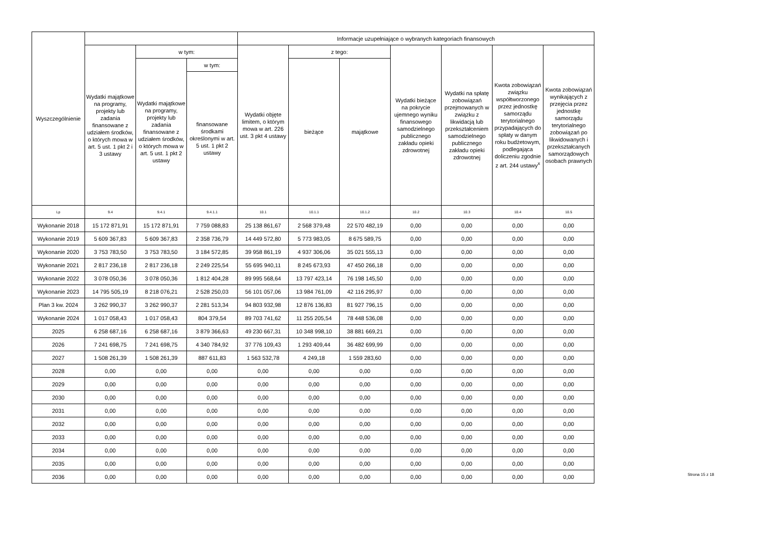| Wyszczególnienie | | | | Informacje uzupełniające o wybranych kategoriach finansowych | | | | | | |
| --- | --- | --- | --- | --- | --- | --- | --- | --- | --- | --- |
| | Wydatki majątkowe na programy, projekty lub zadania finansowane z udziałem środków, o których mowa w art. 5 ust. 1 pkt 2 i 3 ustawy | w tym: | | Wydatki objęte limitem, o którym mowa w art. 226 ust. 3 pkt 4 ustawy | z tego: | | Wydatki bieżące na pokrycie ujemnego wyniku finansowego samodzielnego publicznego zakładu opieki zdrowotnej | Wydatki na spłatę zobowiązań przejmowanych w związku z likwidacją lub przekształceniem samodzielnego publicznego zakładu opieki zdrowotnej | Kwota zobowiązań związku współtworzonego przez jednostkę samorządu terytorialnego przypadających do spłaty w danym roku budżetowym, podlegająca doliczeniu zgodnie z art. 244 ustawy<sup>x</sup> | Kwota zobowiązań wynikających z przejęcia przez jednostkę samorządu terytorialnego zobowiązań po likwidowanych i przekształcanych samorządowych osobach prawnych |
| | | Wydatki majątkowe na programy, projekty lub zadania finansowane z udziałem środków, o których mowa w art. 5 ust. 1 pkt 2 ustawy | w tym: | | bieżące | majątkowe | | | | |
| | | | finansowane środkami określonymi w art. 5 ust. 1 pkt 2 ustawy | | | | | | | |
| Lp | 9.4 | 9.4.1 | 9.4.1.1 | 10.1 | 10.1.1 | 10.1.2 | 10.2 | 10.3 | 10.4 | 10.5 |
| Wykonanie 2018 | 15 172 871,91 | 15 172 871,91 | 7 759 088,83 | 25 138 861,67 | 2 568 379,48 | 22 570 482,19 | 0,00 | 0,00 | 0,00 | 0,00 |
| Wykonanie 2019 | 5 609 367,83 | 5 609 367,83 | 2 358 736,79 | 14 449 572,80 | 5 773 983,05 | 8 675 589,75 | 0,00 | 0,00 | 0,00 | 0,00 |
| Wykonanie 2020 | 3 753 783,50 | 3 753 783,50 | 3 184 572,85 | 39 958 861,19 | 4 937 306,06 | 35 021 555,13 | 0,00 | 0,00 | 0,00 | 0,00 |
| Wykonanie 2021 | 2 817 236,18 | 2 817 236,18 | 2 249 225,54 | 55 695 940,11 | 8 245 673,93 | 47 450 266,18 | 0,00 | 0,00 | 0,00 | 0,00 |
| Wykonanie 2022 | 3 078 050,36 | 3 078 050,36 | 1 812 404,28 | 89 995 568,64 | 13 797 423,14 | 76 198 145,50 | 0,00 | 0,00 | 0,00 | 0,00 |
| Wykonanie 2023 | 14 795 505,19 | 8 218 076,21 | 2 528 250,03 | 56 101 057,06 | 13 984 761,09 | 42 116 295,97 | 0,00 | 0,00 | 0,00 | 0,00 |
| Plan 3 kw. 2024 | 3 262 990,37 | 3 262 990,37 | 2 281 513,34 | 94 803 932,98 | 12 876 136,83 | 81 927 796,15 | 0,00 | 0,00 | 0,00 | 0,00 |
| Wykonanie 2024 | 1 017 058,43 | 1 017 058,43 | 804 379,54 | 89 703 741,62 | 11 255 205,54 | 78 448 536,08 | 0,00 | 0,00 | 0,00 | 0,00 |
| 2025 | 6 258 687,16 | 6 258 687,16 | 3 879 366,63 | 49 230 667,31 | 10 348 998,10 | 38 881 669,21 | 0,00 | 0,00 | 0,00 | 0,00 |
| 2026 | 7 241 698,75 | 7 241 698,75 | 4 340 784,92 | 37 776 109,43 | 1 293 409,44 | 36 482 699,99 | 0,00 | 0,00 | 0,00 | 0,00 |
| 2027 | 1 508 261,39 | 1 508 261,39 | 887 611,83 | 1 563 532,78 | 4 249,18 | 1 559 283,60 | 0,00 | 0,00 | 0,00 | 0,00 |
| 2028 | 0,00 | 0,00 | 0,00 | 0,00 | 0,00 | 0,00 | 0,00 | 0,00 | 0,00 | 0,00 |
| 2029 | 0,00 | 0,00 | 0,00 | 0,00 | 0,00 | 0,00 | 0,00 | 0,00 | 0,00 | 0,00 |
| 2030 | 0,00 | 0,00 | 0,00 | 0,00 | 0,00 | 0,00 | 0,00 | 0,00 | 0,00 | 0,00 |
| 2031 | 0,00 | 0,00 | 0,00 | 0,00 | 0,00 | 0,00 | 0,00 | 0,00 | 0,00 | 0,00 |
| 2032 | 0,00 | 0,00 | 0,00 | 0,00 | 0,00 | 0,00 | 0,00 | 0,00 | 0,00 | 0,00 |
| 2033 | 0,00 | 0,00 | 0,00 | 0,00 | 0,00 | 0,00 | 0,00 | 0,00 | 0,00 | 0,00 |
| 2034 | 0,00 | 0,00 | 0,00 | 0,00 | 0,00 | 0,00 | 0,00 | 0,00 | 0,00 | 0,00 |
| 2035 | 0,00 | 0,00 | 0,00 | 0,00 | 0,00 | 0,00 | 0,00 | 0,00 | 0,00 | 0,00 |
| 2036 | 0,00 | 0,00 | 0,00 | 0,00 | 0,00 | 0,00 | 0,00 | 0,00 | 0,00 | 0,00 |
Strona 15 z 18